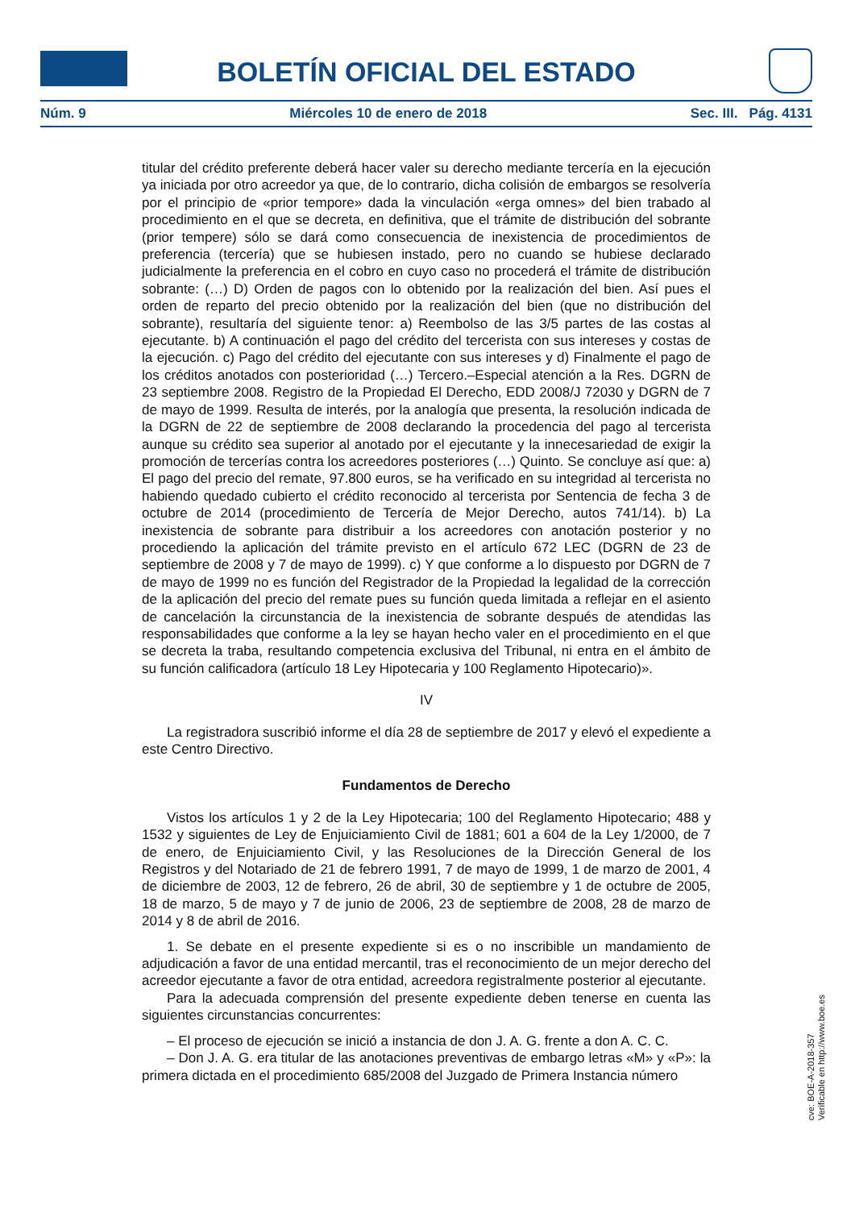BOLETÍN OFICIAL DEL ESTADO
Núm. 9 Miércoles 10 de enero de 2018 Sec. III. Pág. 4131
titular del crédito preferente deberá hacer valer su derecho mediante tercería en la ejecución ya iniciada por otro acreedor ya que, de lo contrario, dicha colisión de embargos se resolvería por el principio de «prior tempore» dada la vinculación «erga omnes» del bien trabado al procedimiento en el que se decreta, en definitiva, que el trámite de distribución del sobrante (prior tempere) sólo se dará como consecuencia de inexistencia de procedimientos de preferencia (tercería) que se hubiesen instado, pero no cuando se hubiese declarado judicialmente la preferencia en el cobro en cuyo caso no procederá el trámite de distribución sobrante: (…) D) Orden de pagos con lo obtenido por la realización del bien. Así pues el orden de reparto del precio obtenido por la realización del bien (que no distribución del sobrante), resultaría del siguiente tenor: a) Reembolso de las 3/5 partes de las costas al ejecutante. b) A continuación el pago del crédito del tercerista con sus intereses y costas de la ejecución. c) Pago del crédito del ejecutante con sus intereses y d) Finalmente el pago de los créditos anotados con posterioridad (…) Tercero.–Especial atención a la Res. DGRN de 23 septiembre 2008. Registro de la Propiedad El Derecho, EDD 2008/J 72030 y DGRN de 7 de mayo de 1999. Resulta de interés, por la analogía que presenta, la resolución indicada de la DGRN de 22 de septiembre de 2008 declarando la procedencia del pago al tercerista aunque su crédito sea superior al anotado por el ejecutante y la innecesariedad de exigir la promoción de tercerías contra los acreedores posteriores (…) Quinto. Se concluye así que: a) El pago del precio del remate, 97.800 euros, se ha verificado en su integridad al tercerista no habiendo quedado cubierto el crédito reconocido al tercerista por Sentencia de fecha 3 de octubre de 2014 (procedimiento de Tercería de Mejor Derecho, autos 741/14). b) La inexistencia de sobrante para distribuir a los acreedores con anotación posterior y no procediendo la aplicación del trámite previsto en el artículo 672 LEC (DGRN de 23 de septiembre de 2008 y 7 de mayo de 1999). c) Y que conforme a lo dispuesto por DGRN de 7 de mayo de 1999 no es función del Registrador de la Propiedad la legalidad de la corrección de la aplicación del precio del remate pues su función queda limitada a reflejar en el asiento de cancelación la circunstancia de la inexistencia de sobrante después de atendidas las responsabilidades que conforme a la ley se hayan hecho valer en el procedimiento en el que se decreta la traba, resultando competencia exclusiva del Tribunal, ni entra en el ámbito de su función calificadora (artículo 18 Ley Hipotecaria y 100 Reglamento Hipotecario)».
IV
La registradora suscribió informe el día 28 de septiembre de 2017 y elevó el expediente a este Centro Directivo.
Fundamentos de Derecho
Vistos los artículos 1 y 2 de la Ley Hipotecaria; 100 del Reglamento Hipotecario; 488 y 1532 y siguientes de Ley de Enjuiciamiento Civil de 1881; 601 a 604 de la Ley 1/2000, de 7 de enero, de Enjuiciamiento Civil, y las Resoluciones de la Dirección General de los Registros y del Notariado de 21 de febrero 1991, 7 de mayo de 1999, 1 de marzo de 2001, 4 de diciembre de 2003, 12 de febrero, 26 de abril, 30 de septiembre y 1 de octubre de 2005, 18 de marzo, 5 de mayo y 7 de junio de 2006, 23 de septiembre de 2008, 28 de marzo de 2014 y 8 de abril de 2016.
1. Se debate en el presente expediente si es o no inscribible un mandamiento de adjudicación a favor de una entidad mercantil, tras el reconocimiento de un mejor derecho del acreedor ejecutante a favor de otra entidad, acreedora registralmente posterior al ejecutante.
Para la adecuada comprensión del presente expediente deben tenerse en cuenta las siguientes circunstancias concurrentes:
– El proceso de ejecución se inició a instancia de don J. A. G. frente a don A. C. C.
– Don J. A. G. era titular de las anotaciones preventivas de embargo letras «M» y «P»: la primera dictada en el procedimiento 685/2008 del Juzgado de Primera Instancia número
cve: BOE-A-2018-357
Verificable en http://www.boe.es